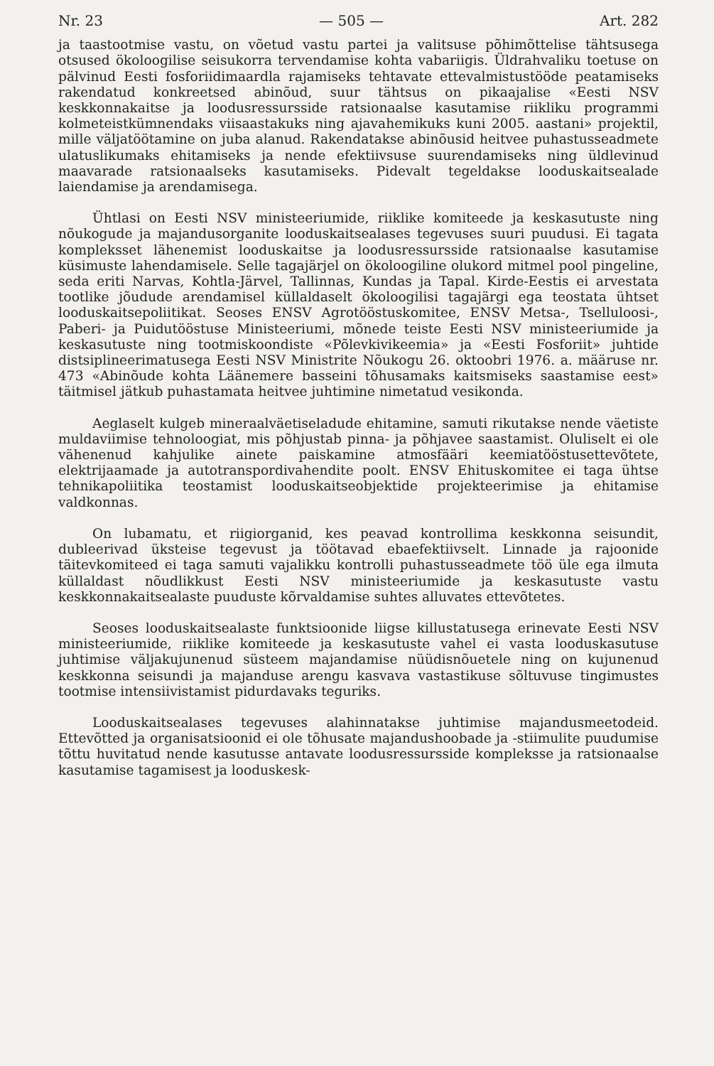Nr. 23 — 505 — Art. 282
ja taastootmise vastu, on võetud vastu partei ja valitsuse põhimõttelise tähtsusega otsused ökoloogilise seisukorra tervendamise kohta vabariigis. Üldrahvaliku toetuse on pälvinud Eesti fosforiidimaardla rajamiseks tehtavate ettevalmistustööde peatamiseks rakendatud konkreetsed abinõud, suur tähtsus on pikaajalise «Eesti NSV keskkonnakaitse ja loodusressursside ratsionaalse kasutamise riikliku programmi kolmeteistkümnendaks viisaastakuks ning ajavahemikuks kuni 2005. aastani» projektil, mille väljatöötamine on juba alanud. Rakendatakse abinõusid heitvee puhastusseadmete ulatuslikumaks ehitamiseks ja nende efektiivsuse suurendamiseks ning üldlevinud maavarade ratsionaalseks kasutamiseks. Pidevalt tegeldakse looduskaitsealade laiendamise ja arendamisega.
Ühtlasi on Eesti NSV ministeeriumide, riiklike komiteede ja keskasutuste ning nõukogude ja majandusorganite looduskaitsealases tegevuses suuri puudusi. Ei tagata kompleksset lähenemist looduskaitse ja loodusressursside ratsionaalse kasutamise küsimuste lahendamisele. Selle tagajärjel on ökoloogiline olukord mitmel pool pingeline, seda eriti Narvas, Kohtla-Järvel, Tallinnas, Kundas ja Tapal. Kirde-Eestis ei arvestata tootlike jõudude arendamisel küllaldaselt ökoloogilisi tagajärgi ega teostata ühtset looduskaitsepoliitikat. Seoses ENSV Agrotööstuskomitee, ENSV Metsa-, Tselluloosi-, Paberi- ja Puidutööstuse Ministeeriumi, mõnede teiste Eesti NSV ministeeriumide ja keskasutuste ning tootmiskoondiste «Põlevkivikeemia» ja «Eesti Fosforiit» juhtide distsiplineerimatusega Eesti NSV Ministrite Nõukogu 26. oktoobri 1976. a. määruse nr. 473 «Abinõude kohta Läänemere basseini tõhusamaks kaitsmiseks saastamise eest» täitmisel jätkub puhastamata heitvee juhtimine nimetatud vesikonda.
Aeglaselt kulgeb mineraalväetiseladude ehitamine, samuti rikutakse nende väetiste muldaviimise tehnoloogiat, mis põhjustab pinna- ja põhjavee saastamist. Oluliselt ei ole vähenenud kahjulike ainete paiskamine atmosfääri keemiatööstusettevõtete, elektrijaamade ja autotranspordivahendite poolt. ENSV Ehituskomitee ei taga ühtse tehnikapoliitika teostamist looduskaitseobjektide projekteerimise ja ehitamise valdkonnas.
On lubamatu, et riigiorganid, kes peavad kontrollima keskkonna seisundit, dubleerivad üksteise tegevust ja töötavad ebaefektiivselt. Linnade ja rajoonide täitevkomiteed ei taga samuti vajalikku kontrolli puhastusseadmete töö üle ega ilmuta küllaldast nõudlikkust Eesti NSV ministeeriumide ja keskasutuste vastu keskkonnakaitsealaste puuduste kõrvaldamise suhtes alluvates ettevõtetes.
Seoses looduskaitsealaste funktsioonide liigse killustatusega erinevate Eesti NSV ministeeriumide, riiklike komiteede ja keskasutuste vahel ei vasta looduskasutuse juhtimise väljakujunenud süsteem majandamise nüüdisnõuetele ning on kujunenud keskkonna seisundi ja majanduse arengu kasvava vastastikuse sõltuvuse tingimustes tootmise intensiivistamist pidurdavaks teguriks.
Looduskaitsealases tegevuses alahinnatakse juhtimise majandusmeetodeid. Ettevõtted ja organisatsioonid ei ole tõhusate majandushoobade ja -stiimulite puudumise tõttu huvitatud nende kasutusse antavate loodusressursside kompleksse ja ratsionaalse kasutamise tagamisest ja looduskesk-